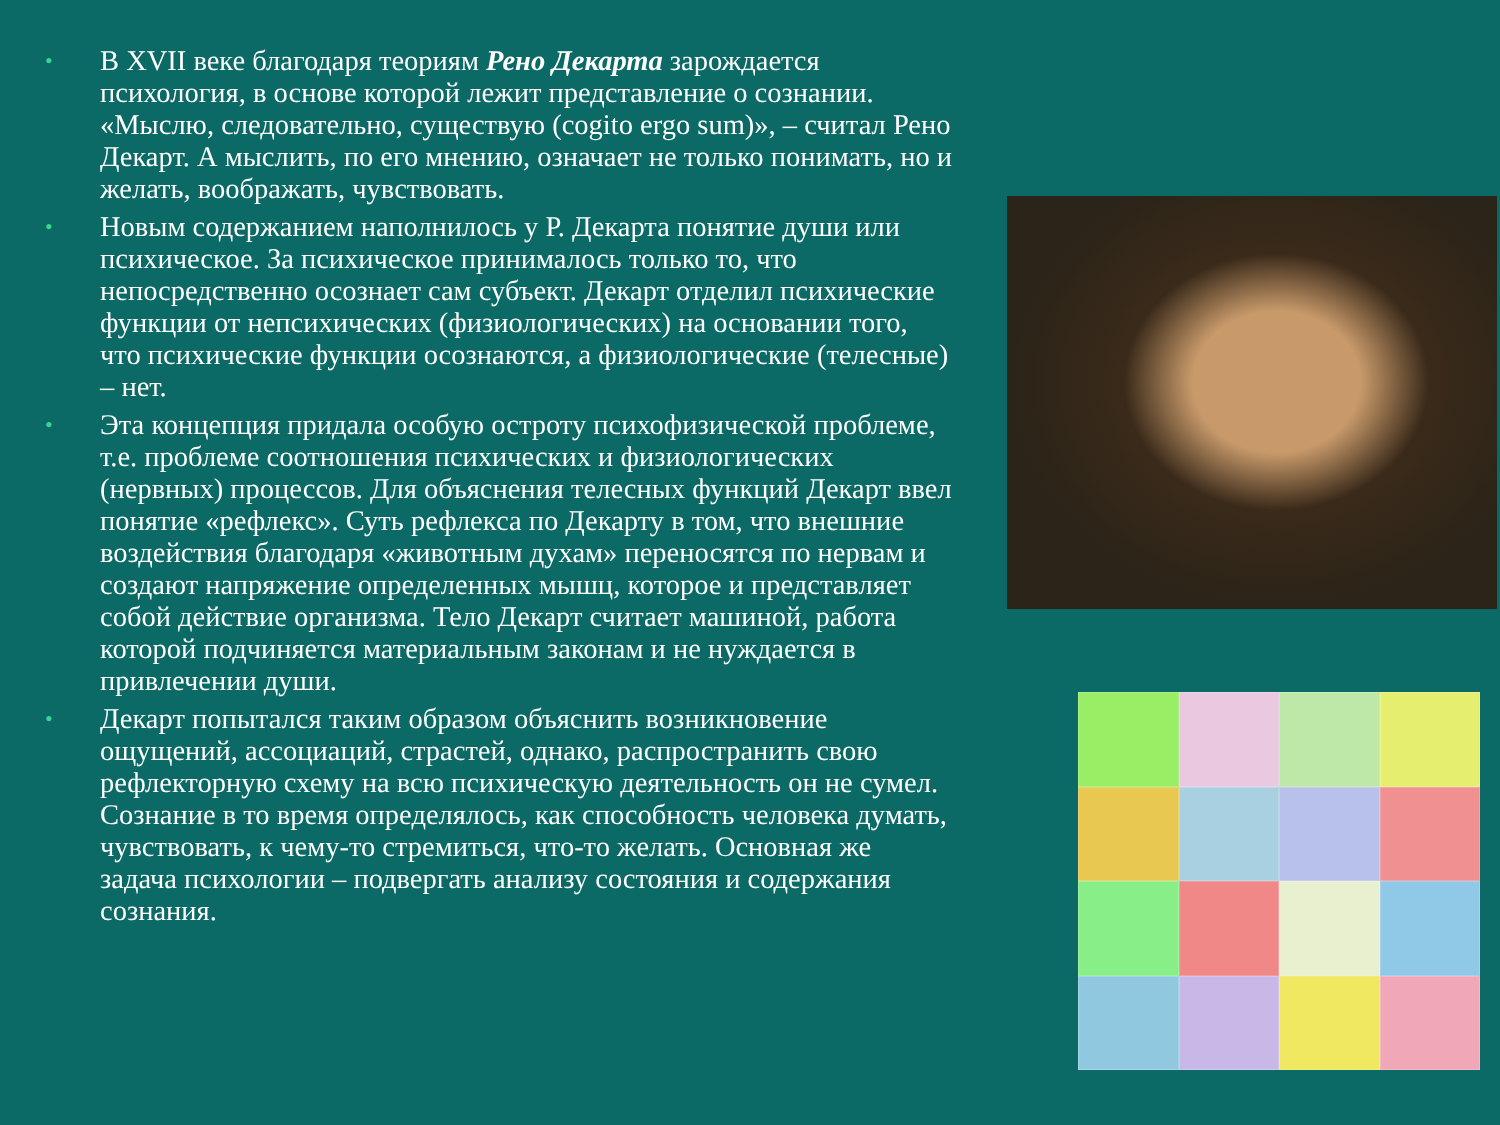• В XVII веке благодаря теориям Рено Декарта зарождается психология, в основе которой лежит представление о сознании. «Мыслю, следовательно, существую (cogito ergo sum)», – считал Рено Декарт. А мыслить, по его мнению, означает не только понимать, но и желать, воображать, чувствовать.
• Новым содержанием наполнилось у Р. Декарта понятие души или психическое. За психическое принималось только то, что непосредственно осознает сам субъект. Декарт отделил психические функции от непсихических (физиологических) на основании того, что психические функции осознаются, а физиологические (телесные) – нет.
• Эта концепция придала особую остроту психофизической проблеме, т.е. проблеме соотношения психических и физиологических (нервных) процессов. Для объяснения телесных функций Декарт ввел понятие «рефлекс». Суть рефлекса по Декарту в том, что внешние воздействия благодаря «животным духам» переносятся по нервам и создают напряжение определенных мышц, которое и представляет собой действие организма. Тело Декарт считает машиной, работа которой подчиняется материальным законам и не нуждается в привлечении души.
• Декарт попытался таким образом объяснить возникновение ощущений, ассоциаций, страстей, однако, распространить свою рефлекторную схему на всю психическую деятельность он не сумел. Сознание в то время определялось, как способность человека думать, чувствовать, к чему-то стремиться, что-то желать. Основная же задача психологии – подвергать анализу состояния и содержания сознания.